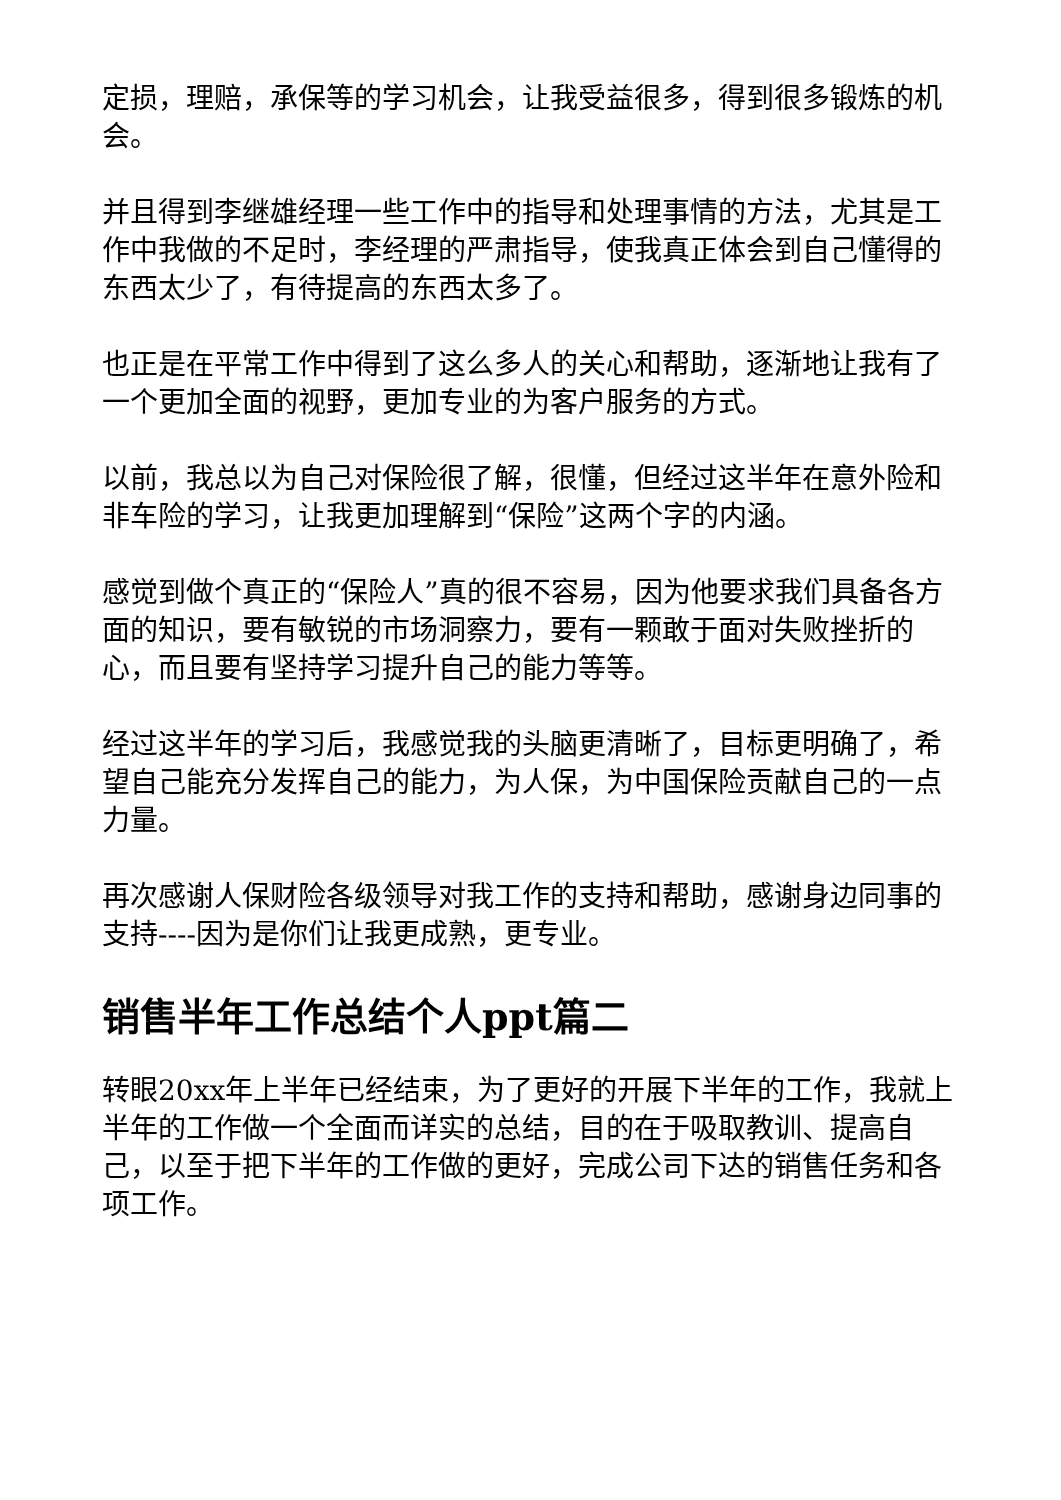定损，理赔，承保等的学习机会，让我受益很多，得到很多锻炼的机会。
并且得到李继雄经理一些工作中的指导和处理事情的方法，尤其是工作中我做的不足时，李经理的严肃指导，使我真正体会到自己懂得的东西太少了，有待提高的东西太多了。
也正是在平常工作中得到了这么多人的关心和帮助，逐渐地让我有了一个更加全面的视野，更加专业的为客户服务的方式。
以前，我总以为自己对保险很了解，很懂，但经过这半年在意外险和非车险的学习，让我更加理解到“保险”这两个字的内涵。
感觉到做个真正的“保险人”真的很不容易，因为他要求我们具备各方面的知识，要有敏锐的市场洞察力，要有一颗敢于面对失败挫折的心，而且要有坚持学习提升自己的能力等等。
经过这半年的学习后，我感觉我的头脑更清晰了，目标更明确了，希望自己能充分发挥自己的能力，为人保，为中国保险贡献自己的一点力量。
再次感谢人保财险各级领导对我工作的支持和帮助，感谢身边同事的支持----因为是你们让我更成熟，更专业。
销售半年工作总结个人ppt篇二
转眼20xx年上半年已经结束，为了更好的开展下半年的工作，我就上半年的工作做一个全面而详实的总结，目的在于吸取教训、提高自己，以至于把下半年的工作做的更好，完成公司下达的销售任务和各项工作。